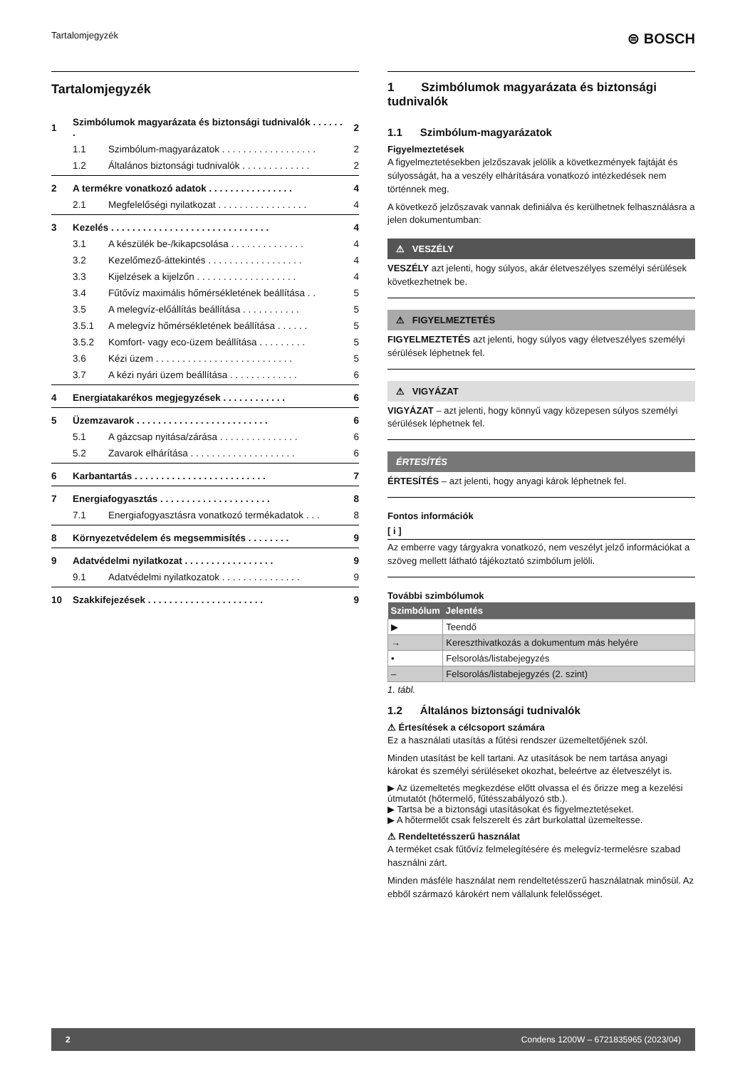Tartalomjegyzék ⊜ BOSCH
Tartalomjegyzék
| 1 | Szimbólumok magyarázata és biztonsági tudnivalók . . . . . . . | | 2 |
| | 1.1 | Szimbólum-magyarázatok . . . . . . . . . . . . . . . . . . | 2 |
| | 1.2 | Általános biztonsági tudnivalók . . . . . . . . . . . . . | 2 |
| 2 | A termékre vonatkozó adatok . . . . . . . . . . . . . . . . | | 4 |
| | 2.1 | Megfelelőségi nyilatkozat . . . . . . . . . . . . . . . . . | 4 |
| 3 | Kezelés . . . . . . . . . . . . . . . . . . . . . . . . . . . . . . | | 4 |
| | 3.1 | A készülék be-/kikapcsolása . . . . . . . . . . . . . . | 4 |
| | 3.2 | Kezelőmező-áttekintés . . . . . . . . . . . . . . . . . . | 4 |
| | 3.3 | Kijelzések a kijelzőn . . . . . . . . . . . . . . . . . . . | 4 |
| | 3.4 | Fűtővíz maximális hőmérsékletének beállítása . . | 5 |
| | 3.5 | A melegvíz-előállítás beállítása . . . . . . . . . . . | 5 |
| | 3.5.1 | A melegvíz hőmérsékletének beállítása . . . . . . | 5 |
| | 3.5.2 | Komfort- vagy eco-üzem beállítása . . . . . . . . . | 5 |
| | 3.6 | Kézi üzem . . . . . . . . . . . . . . . . . . . . . . . . . . | 5 |
| | 3.7 | A kézi nyári üzem beállítása . . . . . . . . . . . . . | 6 |
| 4 | Energiatakarékos megjegyzések . . . . . . . . . . . . | | 6 |
| 5 | Üzemzavarok . . . . . . . . . . . . . . . . . . . . . . . . . | | 6 |
| | 5.1 | A gázcsap nyitása/zárása . . . . . . . . . . . . . . . | 6 |
| | 5.2 | Zavarok elhárítása . . . . . . . . . . . . . . . . . . . . | 6 |
| 6 | Karbantartás . . . . . . . . . . . . . . . . . . . . . . . . . | | 7 |
| 7 | Energiafogyasztás . . . . . . . . . . . . . . . . . . . . . | | 8 |
| | 7.1 | Energiafogyasztásra vonatkozó termékadatok . . . | 8 |
| 8 | Környezetvédelem és megsemmisítés . . . . . . . . | | 9 |
| 9 | Adatvédelmi nyilatkozat . . . . . . . . . . . . . . . . . | | 9 |
| | 9.1 | Adatvédelmi nyilatkozatok . . . . . . . . . . . . . . . | 9 |
| 10 | Szakkifejezések . . . . . . . . . . . . . . . . . . . . . . | | 9 |
1 Szimbólumok magyarázata és biztonsági tudnivalók
1.1 Szimbólum-magyarázatok
Figyelmeztetések
A figyelmeztetésekben jelzőszavak jelölik a következmények fajtáját és súlyosságát, ha a veszély elhárítására vonatkozó intézkedések nem történnek meg.
A következő jelzőszavak vannak definiálva és kerülhetnek felhasználásra a jelen dokumentumban:
⚠ VESZÉLY
VESZÉLY azt jelenti, hogy súlyos, akár életveszélyes személyi sérülések következhetnek be.
⚠ FIGYELMEZTETÉS
FIGYELMEZTETÉS azt jelenti, hogy súlyos vagy életveszélyes személyi sérülések léphetnek fel.
⚠ VIGYÁZAT
VIGYÁZAT – azt jelenti, hogy könnyű vagy közepesen súlyos személyi sérülések léphetnek fel.
ÉRTESÍTÉS
ÉRTESÍTÉS – azt jelenti, hogy anyagi károk léphetnek fel.
Fontos információk
[ i ]
Az emberre vagy tárgyakra vonatkozó, nem veszélyt jelző információkat a szöveg mellett látható tájékoztató szimbólum jelöli.
További szimbólumok
| Szimbólum | Jelentés |
| --- | --- |
| ▶ | Teendő |
| → | Kereszthivatkozás a dokumentum más helyére |
| • | Felsorolás/listabejegyzés |
| – | Felsorolás/listabejegyzés (2. szint) |
1. tábl.
1.2 Általános biztonsági tudnivalók
⚠ Értesítések a célcsoport számára
Ez a használati utasítás a fűtési rendszer üzemeltetőjének szól.
Minden utasítást be kell tartani. Az utasítások be nem tartása anyagi károkat és személyi sérüléseket okozhat, beleértve az életveszélyt is.
▶ Az üzemeltetés megkezdése előtt olvassa el és őrizze meg a kezelési útmutatót (hőtermelő, fűtésszabályozó stb.).
▶ Tartsa be a biztonsági utasításokat és figyelmeztetéseket.
▶ A hőtermelőt csak felszerelt és zárt burkolattal üzemeltesse.
⚠ Rendeltetésszerű használat
A terméket csak fűtővíz felmelegítésére és melegvíz-termelésre szabad használni zárt.
Minden másféle használat nem rendeltetésszerű használatnak minősül. Az ebből származó károkért nem vállalunk felelősséget.
2 Condens 1200W – 6721835965 (2023/04)